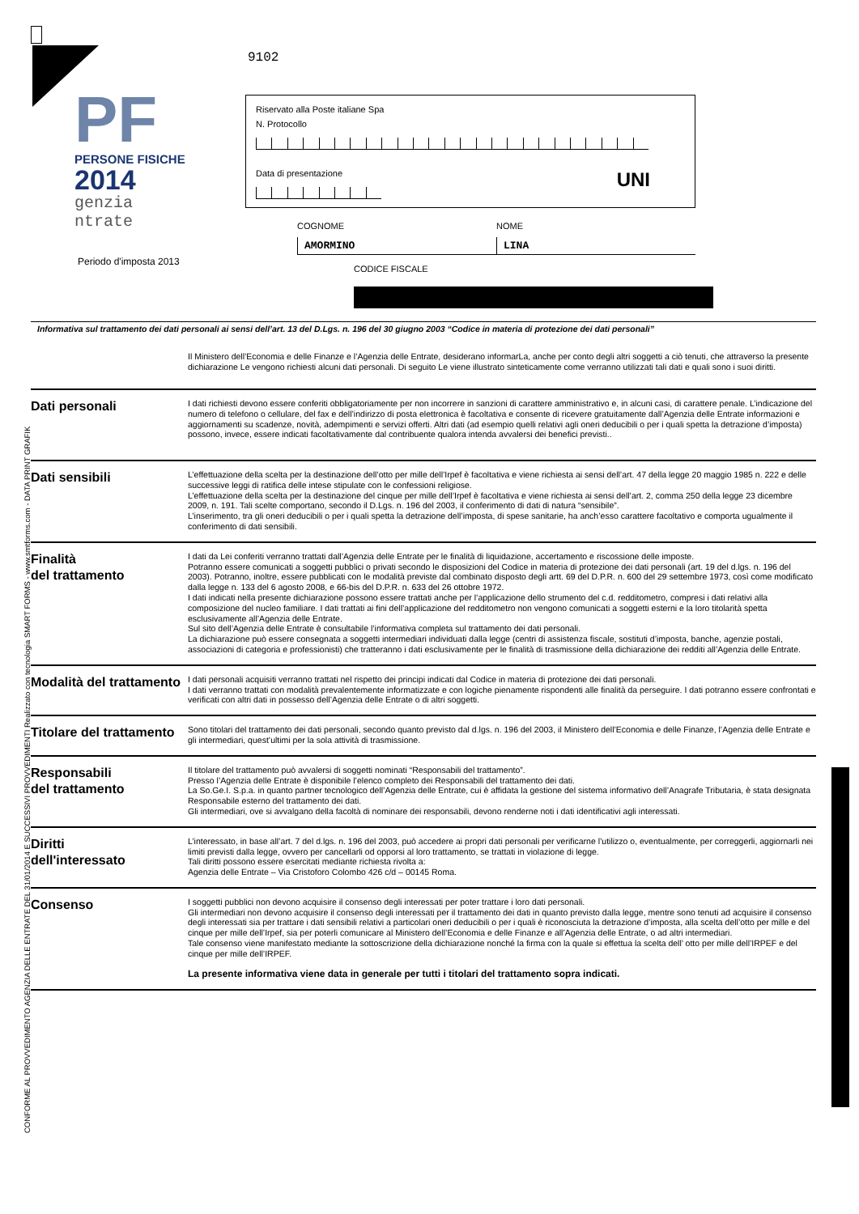9102
PF
PERSONE FISICHE
2014
genzia
ntrate
Periodo d'imposta 2013
Riservato alla Poste italiane Spa
N. Protocollo
Data di presentazione
UNI
COGNOME
AMORMINO
NOME
LINA
CODICE FISCALE
Informativa sul trattamento dei dati personali ai sensi dell’art. 13 del D.Lgs. n. 196 del 30 giugno 2003 “Codice in materia di protezione dei dati personali”
Il Ministero dell’Economia e delle Finanze e l’Agenzia delle Entrate, desiderano informarLa, anche per conto degli altri soggetti a ciò tenuti, che attraverso la presente dichiarazione Le vengono richiesti alcuni dati personali. Di seguito Le viene illustrato sinteticamente come verranno utilizzati tali dati e quali sono i suoi diritti.
Dati personali
I dati richiesti devono essere conferiti obbligatoriamente per non incorrere in sanzioni di carattere amministrativo e, in alcuni casi, di carattere penale. L’indicazione del numero di telefono o cellulare, del fax e dell’indirizzo di posta elettronica è facoltativa e consente di ricevere gratuitamente dall’Agenzia delle Entrate informazioni e aggiornamenti su scadenze, novità, adempimenti e servizi offerti. Altri dati (ad esempio quelli relativi agli oneri deducibili o per i quali spetta la detrazione d’imposta) possono, invece, essere indicati facoltativamente dal contribuente qualora intenda avvalersi dei benefici previsti..
Dati sensibili
L’effettuazione della scelta per la destinazione dell’otto per mille dell’Irpef è facoltativa e viene richiesta ai sensi dell’art. 47 della legge 20 maggio 1985 n. 222 e delle successive leggi di ratifica delle intese stipulate con le confessioni religiose.
L’effettuazione della scelta per la destinazione del cinque per mille dell’Irpef è facoltativa e viene richiesta ai sensi dell’art. 2, comma 250 della legge 23 dicembre 2009, n. 191. Tali scelte comportano, secondo il D.Lgs. n. 196 del 2003, il conferimento di dati di natura “sensibile”.
L’inserimento, tra gli oneri deducibili o per i quali spetta la detrazione dell’imposta, di spese sanitarie, ha anch’esso carattere facoltativo e comporta ugualmente il conferimento di dati sensibili.
Finalità
del trattamento
I dati da Lei conferiti verranno trattati dall’Agenzia delle Entrate per le finalità di liquidazione, accertamento e riscossione delle imposte.
Potranno essere comunicati a soggetti pubblici o privati secondo le disposizioni del Codice in materia di protezione dei dati personali (art. 19 del d.lgs. n. 196 del 2003). Potranno, inoltre, essere pubblicati con le modalità previste dal combinato disposto degli artt. 69 del D.P.R. n. 600 del 29 settembre 1973, così come modificato dalla legge n. 133 del 6 agosto 2008, e 66-bis del D.P.R. n. 633 del 26 ottobre 1972.
I dati indicati nella presente dichiarazione possono essere trattati anche per l’applicazione dello strumento del c.d. redditometro, compresi i dati relativi alla composizione del nucleo familiare. I dati trattati ai fini dell’applicazione del redditometro non vengono comunicati a soggetti esterni e la loro titolarità spetta esclusivamente all’Agenzia delle Entrate.
Sul sito dell’Agenzia delle Entrate è consultabile l’informativa completa sul trattamento dei dati personali.
La dichiarazione può essere consegnata a soggetti intermediari individuati dalla legge (centri di assistenza fiscale, sostituti d’imposta, banche, agenzie postali, associazioni di categoria e professionisti) che tratteranno i dati esclusivamente per le finalità di trasmissione della dichiarazione dei redditi all’Agenzia delle Entrate.
Modalità del trattamento
I dati personali acquisiti verranno trattati nel rispetto dei principi indicati dal Codice in materia di protezione dei dati personali.
I dati verranno trattati con modalità prevalentemente informatizzate e con logiche pienamente rispondenti alle finalità da perseguire. I dati potranno essere confrontati e verificati con altri dati in possesso dell’Agenzia delle Entrate o di altri soggetti.
Titolare del trattamento
Sono titolari del trattamento dei dati personali, secondo quanto previsto dal d.lgs. n. 196 del 2003, il Ministero dell’Economia e delle Finanze, l’Agenzia delle Entrate e gli intermediari, quest’ultimi per la sola attività di trasmissione.
Responsabili
del trattamento
Il titolare del trattamento può avvalersi di soggetti nominati “Responsabili del trattamento”.
Presso l’Agenzia delle Entrate è disponibile l’elenco completo dei Responsabili del trattamento dei dati.
La So.Ge.I. S.p.a. in quanto partner tecnologico dell’Agenzia delle Entrate, cui è affidata la gestione del sistema informativo dell’Anagrafe Tributaria, è stata designata Responsabile esterno del trattamento dei dati.
Gli intermediari, ove si avvalgano della facoltà di nominare dei responsabili, devono renderne noti i dati identificativi agli interessati.
Diritti
dell'interessato
L’interessato, in base all’art. 7 del d.lgs. n. 196 del 2003, può accedere ai propri dati personali per verificarne l’utilizzo o, eventualmente, per correggerli, aggiornarli nei limiti previsti dalla legge, ovvero per cancellarli od opporsi al loro trattamento, se trattati in violazione di legge.
Tali diritti possono essere esercitati mediante richiesta rivolta a:
Agenzia delle Entrate – Via Cristoforo Colombo 426 c/d – 00145 Roma.
Consenso
I soggetti pubblici non devono acquisire il consenso degli interessati per poter trattare i loro dati personali.
Gli intermediari non devono acquisire il consenso degli interessati per il trattamento dei dati in quanto previsto dalla legge, mentre sono tenuti ad acquisire il consenso degli interessati sia per trattare i dati sensibili relativi a particolari oneri deducibili o per i quali è riconosciuta la detrazione d’imposta, alla scelta dell’otto per mille e del cinque per mille dell’Irpef, sia per poterli comunicare al Ministero dell’Economia e delle Finanze e all’Agenzia delle Entrate, o ad altri intermediari.
Tale consenso viene manifestato mediante la sottoscrizione della dichiarazione nonché la firma con la quale si effettua la scelta dell’ otto per mille dell’IRPEF e del cinque per mille dell’IRPEF.
La presente informativa viene data in generale per tutti i titolari del trattamento sopra indicati.
CONFORME AL PROVVEDIMENTO AGENZIA DELLE ENTRATE DEL 31/01/2014 E SUCCESSIVI PROVVEDIMENTI Realizzato con tecnologia SMART FORMS - www.smtforms.com - DATA PRINT GRAFIK